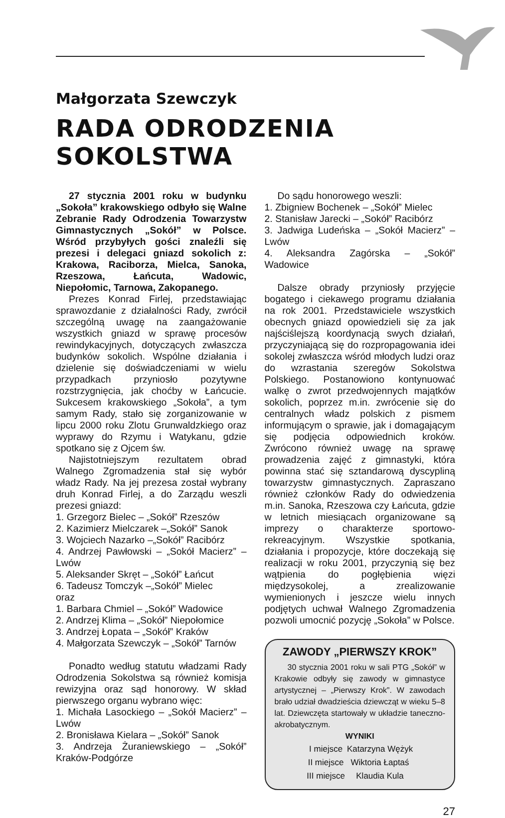Małgorzata Szewczyk
RADA ODRODZENIA SOKOLSTWA
27 stycznia 2001 roku w budynku „Sokoła” krakowskiego odbyło się Walne Zebranie Rady Odrodzenia Towarzystw Gimnastycznych „Sokół” w Polsce. Wśród przybyłych gości znaleźli się prezesi i delegaci gniazd sokolich z: Krakowa, Raciborza, Mielca, Sanoka, Rzeszowa, Łańcuta, Wadowic, Niepołomic, Tarnowa, Zakopanego.
Prezes Konrad Firlej, przedstawiając sprawozdanie z działalności Rady, zwrócił szczególną uwagę na zaangażowanie wszystkich gniazd w sprawę procesów rewindykacyjnych, dotyczących zwłaszcza budynków sokolich. Wspólne działania i dzielenie się doświadczeniami w wielu przypadkach przyniosło pozytywne rozstrzygnięcia, jak choćby w Łańcucie. Sukcesem krakowskiego „Sokoła”, a tym samym Rady, stało się zorganizowanie w lipcu 2000 roku Zlotu Grunwaldzkiego oraz wyprawy do Rzymu i Watykanu, gdzie spotkano się z Ojcem św.
Najistotniejszym rezultatem obrad Walnego Zgromadzenia stał się wybór władz Rady. Na jej prezesa został wybrany druh Konrad Firlej, a do Zarządu weszli prezesi gniazd:
1. Grzegorz Bielec – „Sokół” Rzeszów
2. Kazimierz Mielczarek –„Sokół” Sanok
3. Wojciech Nazarko –„Sokół” Racibórz
4. Andrzej Pawłowski – „Sokół Macierz” – Lwów
5. Aleksander Skręt – „Sokół” Łańcut
6. Tadeusz Tomczyk –„Sokół” Mielec
oraz
1. Barbara Chmiel – „Sokół” Wadowice
2. Andrzej Klima – „Sokół” Niepołomice
3. Andrzej Łopata – „Sokół” Kraków
4. Małgorzata Szewczyk – „Sokół” Tarnów
Ponadto według statutu władzami Rady Odrodzenia Sokolstwa są również komisja rewizyjna oraz sąd honorowy. W skład pierwszego organu wybrano więc:
1. Michała Lasockiego – „Sokół Macierz” – Lwów
2. Bronisława Kielara – „Sokół” Sanok
3. Andrzeja Żuraniewskiego – „Sokół” Kraków-Podgórze
Do sądu honorowego weszli:
1. Zbigniew Bochenek – „Sokół” Mielec
2. Stanisław Jarecki – „Sokół” Racibórz
3. Jadwiga Ludeńska – „Sokół Macierz” – Lwów
4. Aleksandra Zagórska – „Sokół” Wadowice
Dalsze obrady przyniosły przyjęcie bogatego i ciekawego programu działania na rok 2001. Przedstawiciele wszystkich obecnych gniazd opowiedzieli się za jak najściślejszą koordynacją swych działań, przyczyniającą się do rozpropagowania idei sokolej zwłaszcza wśród młodych ludzi oraz do wzrastania szeregów Sokolstwa Polskiego. Postanowiono kontynuować walkę o zwrot przedwojennych majątków sokolich, poprzez m.in. zwrócenie się do centralnych władz polskich z pismem informującym o sprawie, jak i domagającym się podjęcia odpowiednich kroków. Zwrócono również uwagę na sprawę prowadzenia zajęć z gimnastyki, która powinna stać się sztandarową dyscypliną towarzystw gimnastycznych. Zapraszano również członków Rady do odwiedzenia m.in. Sanoka, Rzeszowa czy Łańcuta, gdzie w letnich miesiącach organizowane są imprezy o charakterze sportowo-rekreacyjnym. Wszystkie spotkania, działania i propozycje, które doczekają się realizacji w roku 2001, przyczynią się bez wątpienia do pogłębienia więzi międzysokolej, a zrealizowanie wymienionych i jeszcze wielu innych podjętych uchwał Walnego Zgromadzenia pozwoli umocnić pozycję „Sokoła” w Polsce.
ZAWODY „PIERWSZY KROK”
30 stycznia 2001 roku w sali PTG „Sokół” w Krakowie odbyły się zawody w gimnastyce artystycznej – „Pierwszy Krok”. W zawodach brało udział dwadzieścia dziewcząt w wieku 5–8 lat. Dziewczęta startowały w układzie taneczno-akrobatycznym.
WYNIKI
| I miejsce | Katarzyna Wężyk |
| II miejsce | Wiktoria Łaptaś |
| III miejsce | Klaudia Kula |
27